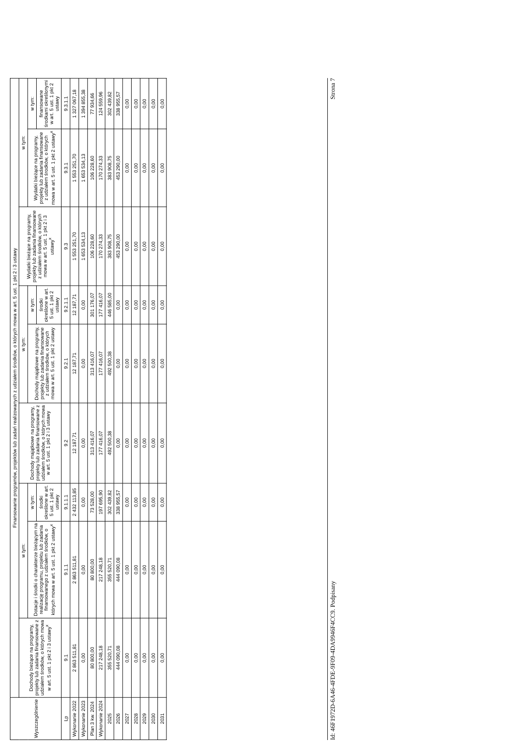| Wyszczególnienie | Finansowanie programów, projektów lub zadań realizowanych z udziałem środków, o których mowa w art. 5 ust. 1 pkt 2 i 3 ustawy | | | | | | | | |
| --- | --- | --- | --- | --- | --- | --- | --- | --- | --- |
| | Dochody bieżące na programy, projekty lub zadania finansowane z udziałem środków, o których mowa w art. 5 ust. 1 pkt 2 i 3 ustawy<sup>x</sup> | w tym: | | Dochody majątkowe na programy, projekty lub zadania finansowane z udziałem środków, o których mowa w art. 5 ust. 1 pkt 2 i 3 ustawy | w tym: | | Wydatki bieżące na programy, projekty lub zadania finansowane z udziałem środków, o których mowa w art. 5 ust. 1 pkt 2 i 3 ustawy<sup>x</sup> | w tym: | |
| | | Dotacje i środki o charakterze bieżącym na realizację programu, projektu lub zadania finansowanego z udziałem środków, o których mowa w art. 5 ust. 1 pkt 2 ustawy<sup>x</sup> | w tym: | | Dochody majątkowe na programy, projekty lub zadania finansowane z udziałem środków, o których mowa w art. 5 ust. 1 pkt 2 ustawy | w tym: | | Wydatki bieżące na programy, projekty lub zadania finansowane z udziałem środków, o których mowa w art. 5 ust. 1 pkt 2 ustawy<sup>x</sup> | w tym: |
| | | | środki określone w art. 5 ust. 1 pkt 2 ustawy | | | środki określone w art. 5 ust. 1 pkt 2 ustawy | | | finansowane środkami określonymi w art. 5 ust. 1 pkt 2 ustawy |
| Lp | 9.1 | 9.1.1 | 9.1.1.1 | 9.2 | 9.2.1 | 9.2.1.1 | 9.3 | 9.3.1 | 9.3.1.1 |
| Wykonanie 2022 | 2 863 511,81 | 2 863 511,81 | 2 432 113,85 | 12 187,71 | 12 187,71 | 12 187,71 | 1 553 251,70 | 1 553 251,70 | 1 327 067,18 |
| Wykonanie 2023 | 0,00 | 0,00 | 0,00 | 0,00 | 0,00 | 0,00 | 1 653 534,13 | 1 653 534,13 | 1 394 855,38 |
| Plan 3 kw. 2024 | 80 800,00 | 80 800,00 | 73 528,00 | 313 416,07 | 313 416,07 | 301 176,07 | 106 228,60 | 106 228,60 | 77 934,66 |
| Wykonanie 2024 | 217 248,18 | 217 248,18 | 197 695,90 | 177 416,07 | 177 416,07 | 177 416,07 | 170 274,33 | 170 274,33 | 124 559,96 |
| 2025 | 355 520,71 | 355 520,71 | 302 439,82 | 492 500,38 | 492 500,38 | 446 585,00 | 383 908,75 | 383 908,75 | 302 439,82 |
| 2026 | 444 090,08 | 444 090,08 | 338 955,57 | 0,00 | 0,00 | 0,00 | 453 290,00 | 453 290,00 | 338 955,57 |
| 2027 | 0,00 | 0,00 | 0,00 | 0,00 | 0,00 | 0,00 | 0,00 | 0,00 | 0,00 |
| 2028 | 0,00 | 0,00 | 0,00 | 0,00 | 0,00 | 0,00 | 0,00 | 0,00 | 0,00 |
| 2029 | 0,00 | 0,00 | 0,00 | 0,00 | 0,00 | 0,00 | 0,00 | 0,00 | 0,00 |
| 2030 | 0,00 | 0,00 | 0,00 | 0,00 | 0,00 | 0,00 | 0,00 | 0,00 | 0,00 |
| 2031 | 0,00 | 0,00 | 0,00 | 0,00 | 0,00 | 0,00 | 0,00 | 0,00 | 0,00 |
Id: 46F1972D-6A46-4FDE-9F09-4DA9946F4CC9. Podpisany Strona 7